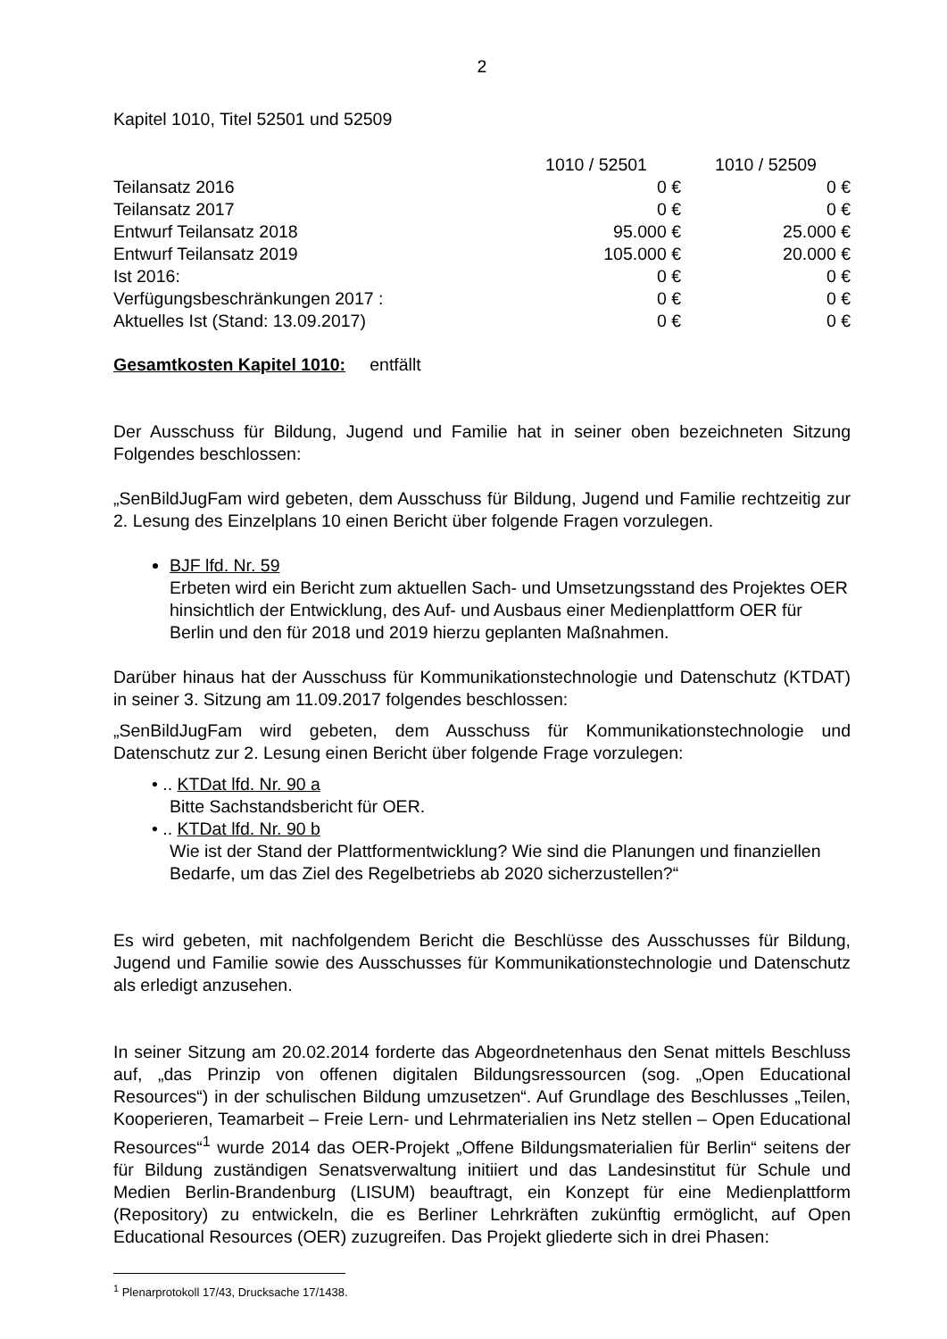2
Kapitel 1010, Titel 52501 und 52509
| | 1010 / 52501 | 1010 / 52509 |
| --- | --- | --- |
| Teilansatz 2016 | 0 € | 0 € |
| Teilansatz 2017 | 0 € | 0 € |
| Entwurf Teilansatz 2018 | 95.000 € | 25.000 € |
| Entwurf Teilansatz 2019 | 105.000 € | 20.000 € |
| Ist 2016: | 0 € | 0 € |
| Verfügungsbeschränkungen 2017 : | 0 € | 0 € |
| Aktuelles Ist (Stand: 13.09.2017) | 0 € | 0 € |
Gesamtkosten Kapitel 1010: entfällt
Der Ausschuss für Bildung, Jugend und Familie hat in seiner oben bezeichneten Sitzung Folgendes beschlossen:
„SenBildJugFam wird gebeten, dem Ausschuss für Bildung, Jugend und Familie rechtzeitig zur 2. Lesung des Einzelplans 10 einen Bericht über folgende Fragen vorzulegen.
BJF lfd. Nr. 59
Erbeten wird ein Bericht zum aktuellen Sach- und Umsetzungsstand des Projektes OER hinsichtlich der Entwicklung, des Auf- und Ausbaus einer Medienplattform OER für Berlin und den für 2018 und 2019 hierzu geplanten Maßnahmen.
Darüber hinaus hat der Ausschuss für Kommunikationstechnologie und Datenschutz (KTDAT) in seiner 3. Sitzung am 11.09.2017 folgendes beschlossen:
„SenBildJugFam wird gebeten, dem Ausschuss für Kommunikationstechnologie und Datenschutz zur 2. Lesung einen Bericht über folgende Frage vorzulegen:
• .. KTDat lfd. Nr. 90 a
Bitte Sachstandsbericht für OER.
• .. KTDat lfd. Nr. 90 b
Wie ist der Stand der Plattformentwicklung? Wie sind die Planungen und finanziellen Bedarfe, um das Ziel des Regelbetriebs ab 2020 sicherzustellen?“
Es wird gebeten, mit nachfolgendem Bericht die Beschlüsse des Ausschusses für Bildung, Jugend und Familie sowie des Ausschusses für Kommunikationstechnologie und Datenschutz als erledigt anzusehen.
In seiner Sitzung am 20.02.2014 forderte das Abgeordnetenhaus den Senat mittels Beschluss auf, „das Prinzip von offenen digitalen Bildungsressourcen (sog. „Open Educational Resources“) in der schulischen Bildung umzusetzen“. Auf Grundlage des Beschlusses „Teilen, Kooperieren, Teamarbeit – Freie Lern- und Lehrmaterialien ins Netz stellen – Open Educational Resources“<sup>1</sup> wurde 2014 das OER-Projekt „Offene Bildungsmaterialien für Berlin“ seitens der für Bildung zuständigen Senatsverwaltung initiiert und das Landesinstitut für Schule und Medien Berlin-Brandenburg (LISUM) beauftragt, ein Konzept für eine Medienplattform (Repository) zu entwickeln, die es Berliner Lehrkräften zukünftig ermöglicht, auf Open Educational Resources (OER) zuzugreifen. Das Projekt gliederte sich in drei Phasen:
<sup>1</sup> Plenarprotokoll 17/43, Drucksache 17/1438.